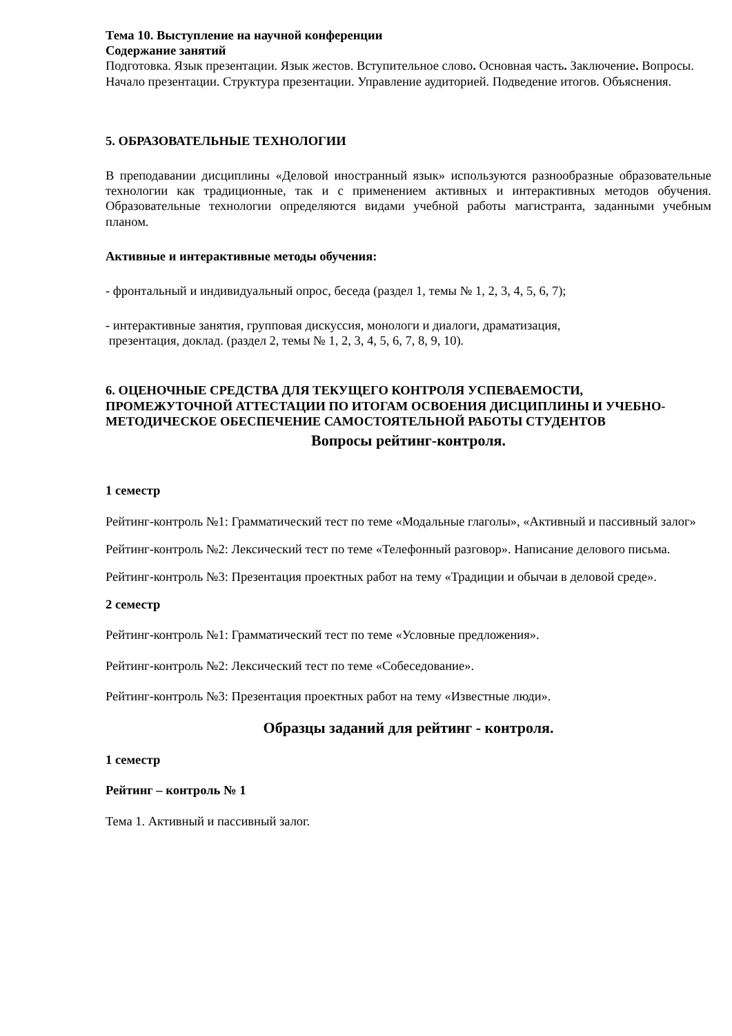Тема 10. Выступление на научной конференции
Содержание занятий
Подготовка. Язык презентации. Язык жестов. Вступительное слово. Основная часть. Заключение. Вопросы. Начало презентации. Структура презентации. Управление аудиторией. Подведение итогов. Объяснения.
5. ОБРАЗОВАТЕЛЬНЫЕ ТЕХНОЛОГИИ
В преподавании дисциплины «Деловой иностранный язык» используются разнообразные образовательные технологии как традиционные, так и с применением активных и интерактивных методов обучения. Образовательные технологии определяются видами учебной работы магистранта, заданными учебным планом.
Активные и интерактивные методы обучения:
- фронтальный и индивидуальный опрос, беседа (раздел 1, темы № 1, 2, 3, 4, 5, 6, 7);
- интерактивные занятия, групповая дискуссия, монологи и диалоги, драматизация,
презентация, доклад. (раздел 2, темы № 1, 2, 3, 4, 5, 6, 7, 8, 9, 10).
6. ОЦЕНОЧНЫЕ СРЕДСТВА ДЛЯ ТЕКУЩЕГО КОНТРОЛЯ УСПЕВАЕМОСТИ, ПРОМЕЖУТОЧНОЙ АТТЕСТАЦИИ ПО ИТОГАМ ОСВОЕНИЯ ДИСЦИПЛИНЫ И УЧЕБНО-МЕТОДИЧЕСКОЕ ОБЕСПЕЧЕНИЕ САМОСТОЯТЕЛЬНОЙ РАБОТЫ СТУДЕНТОВ
Вопросы рейтинг-контроля.
1 семестр
Рейтинг-контроль №1: Грамматический тест по теме «Модальные глаголы», «Активный и пассивный залог»
Рейтинг-контроль №2: Лексический тест по теме «Телефонный разговор». Написание делового письма.
Рейтинг-контроль №3: Презентация проектных работ на тему «Традиции и обычаи в деловой среде».
2 семестр
Рейтинг-контроль №1: Грамматический тест по теме «Условные предложения».
Рейтинг-контроль №2: Лексический тест по теме «Собеседование».
Рейтинг-контроль №3: Презентация проектных работ на тему «Известные люди».
Образцы заданий для рейтинг - контроля.
1 семестр
Рейтинг – контроль № 1
Тема 1. Активный и пассивный залог.